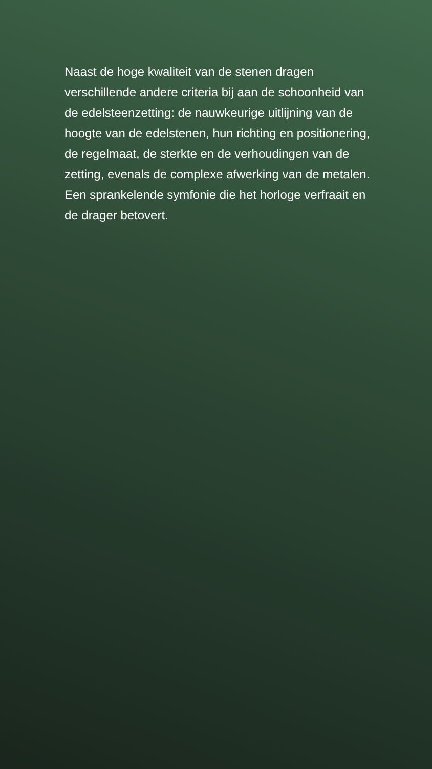Naast de hoge kwaliteit van de stenen dragen verschillende andere criteria bij aan de schoonheid van de edelsteenzetting: de nauwkeurige uitlijning van de hoogte van de edelstenen, hun richting en positionering, de regelmaat, de sterkte en de verhoudingen van de zetting, evenals de complexe afwerking van de metalen. Een sprankelende symfonie die het horloge verfraait en de drager betovert.